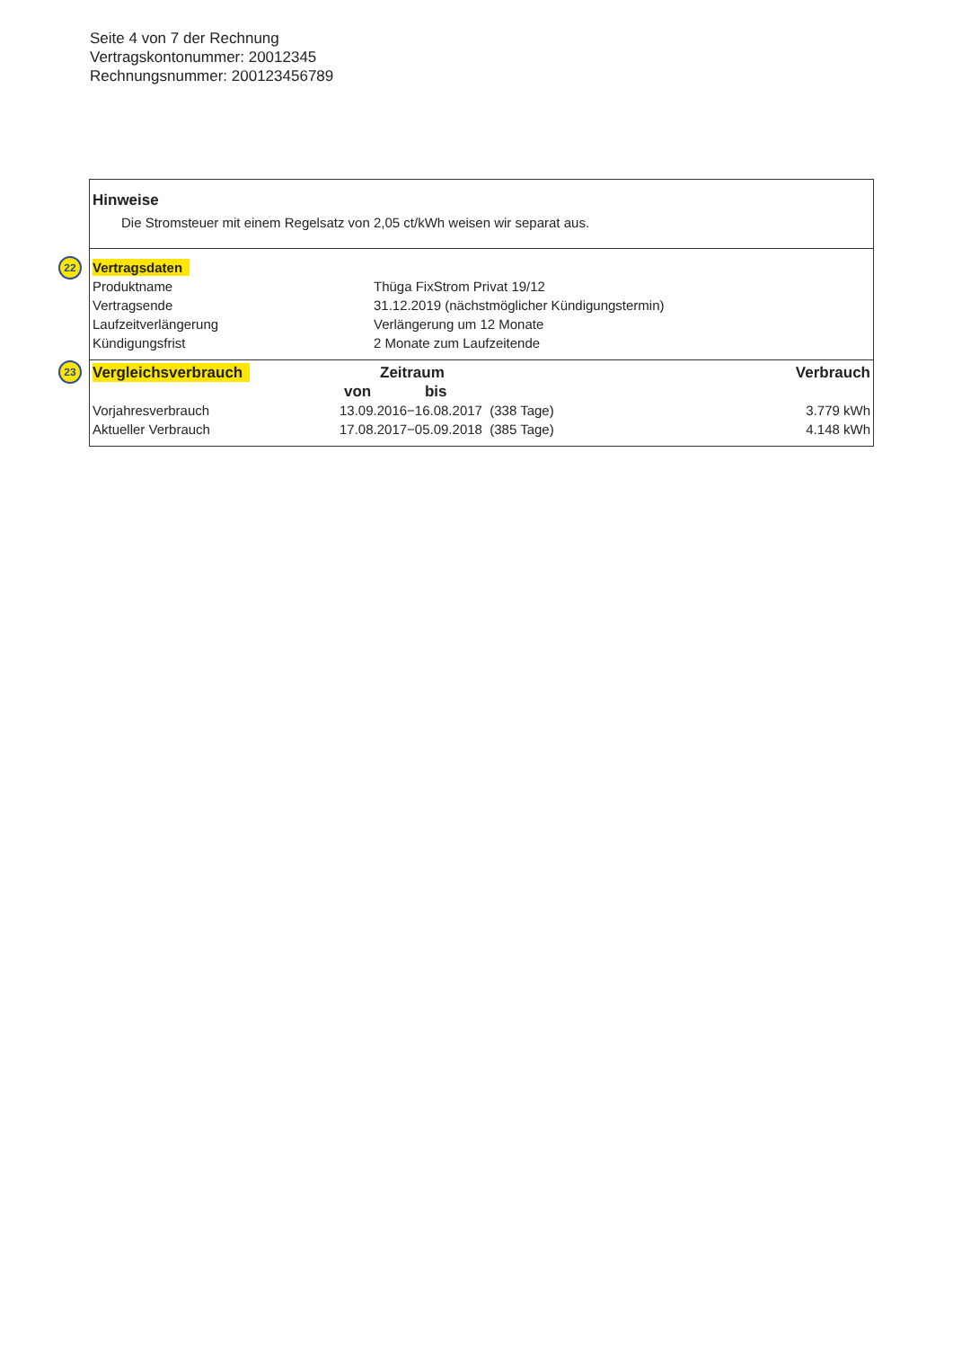Seite 4 von 7 der Rechnung
Vertragskontonummer: 20012345
Rechnungsnummer: 200123456789
Hinweise
Die Stromsteuer mit einem Regelsatz von 2,05 ct/kWh weisen wir separat aus.
| 22 Vertragsdaten | |
| Produktname | Thüga FixStrom Privat 19/12 |
| Vertragsende | 31.12.2019 (nächstmöglicher Kündigungstermin) |
| Laufzeitverlängerung | Verlängerung um 12 Monate |
| Kündigungsfrist | 2 Monate zum Laufzeitende |
| 23 Vergleichsverbrauch | Zeitraum | Verbrauch |
| --- | --- | --- |
| | von bis | |
| Vorjahresverbrauch | 13.09.2016−16.08.2017 (338 Tage) | 3.779 kWh |
| Aktueller Verbrauch | 17.08.2017−05.09.2018 (385 Tage) | 4.148 kWh |